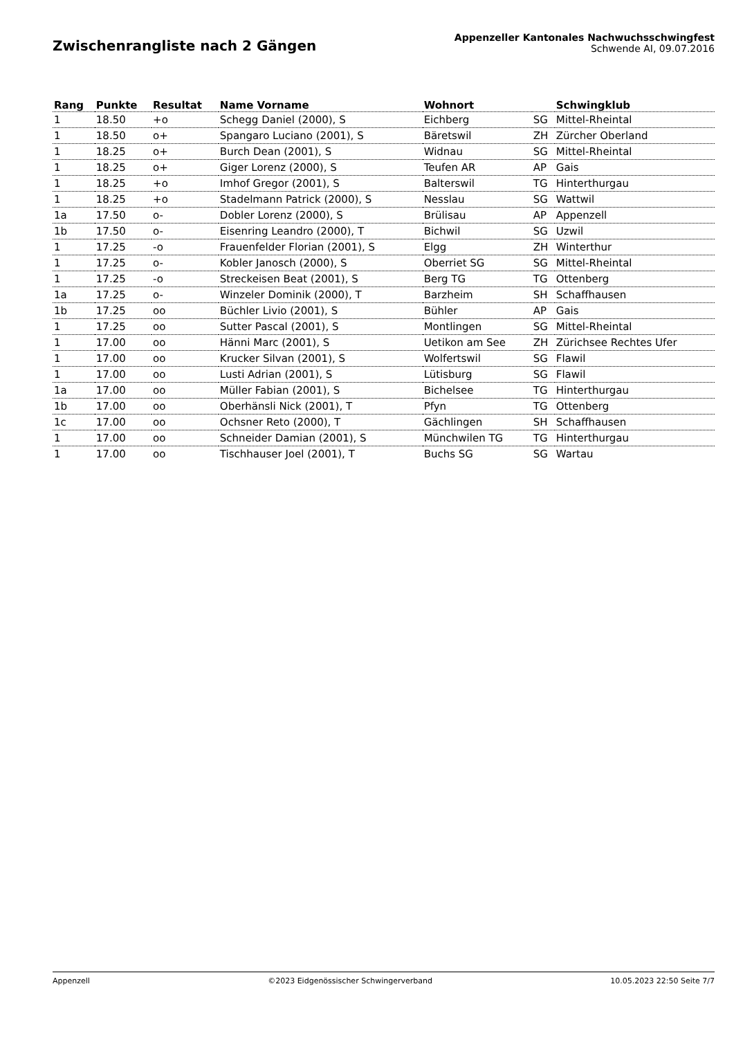Zwischenrangliste nach 2 Gängen
Appenzeller Kantonales Nachwuchsschwingfest
Schwende AI, 09.07.2016
| Rang | Punkte | Resultat | Name Vorname | Wohnort | | Schwingklub |
| --- | --- | --- | --- | --- | --- | --- |
| 1 | 18.50 | +o | Schegg Daniel (2000), S | Eichberg | SG | Mittel-Rheintal |
| 1 | 18.50 | o+ | Spangaro Luciano (2001), S | Bäretswil | ZH | Zürcher Oberland |
| 1 | 18.25 | o+ | Burch Dean (2001), S | Widnau | SG | Mittel-Rheintal |
| 1 | 18.25 | o+ | Giger Lorenz (2000), S | Teufen AR | AP | Gais |
| 1 | 18.25 | +o | Imhof Gregor (2001), S | Balterswil | TG | Hinterthurgau |
| 1 | 18.25 | +o | Stadelmann Patrick (2000), S | Nesslau | SG | Wattwil |
| 1a | 17.50 | o- | Dobler Lorenz (2000), S | Brülisau | AP | Appenzell |
| 1b | 17.50 | o- | Eisenring Leandro (2000), T | Bichwil | SG | Uzwil |
| 1 | 17.25 | -o | Frauenfelder Florian (2001), S | Elgg | ZH | Winterthur |
| 1 | 17.25 | o- | Kobler Janosch (2000), S | Oberriet SG | SG | Mittel-Rheintal |
| 1 | 17.25 | -o | Streckeisen Beat (2001), S | Berg TG | TG | Ottenberg |
| 1a | 17.25 | o- | Winzeler Dominik (2000), T | Barzheim | SH | Schaffhausen |
| 1b | 17.25 | oo | Büchler Livio (2001), S | Bühler | AP | Gais |
| 1 | 17.25 | oo | Sutter Pascal (2001), S | Montlingen | SG | Mittel-Rheintal |
| 1 | 17.00 | oo | Hänni Marc (2001), S | Uetikon am See | ZH | Zürichsee Rechtes Ufer |
| 1 | 17.00 | oo | Krucker Silvan (2001), S | Wolfertswil | SG | Flawil |
| 1 | 17.00 | oo | Lusti Adrian (2001), S | Lütisburg | SG | Flawil |
| 1a | 17.00 | oo | Müller Fabian (2001), S | Bichelsee | TG | Hinterthurgau |
| 1b | 17.00 | oo | Oberhänsli Nick (2001), T | Pfyn | TG | Ottenberg |
| 1c | 17.00 | oo | Ochsner Reto (2000), T | Gächlingen | SH | Schaffhausen |
| 1 | 17.00 | oo | Schneider Damian (2001), S | Münchwilen TG | TG | Hinterthurgau |
| 1 | 17.00 | oo | Tischhauser Joel (2001), T | Buchs SG | SG | Wartau |
Appenzell ©2023 Eidgenössischer Schwingerverband 10.05.2023 22:50 Seite 7/7